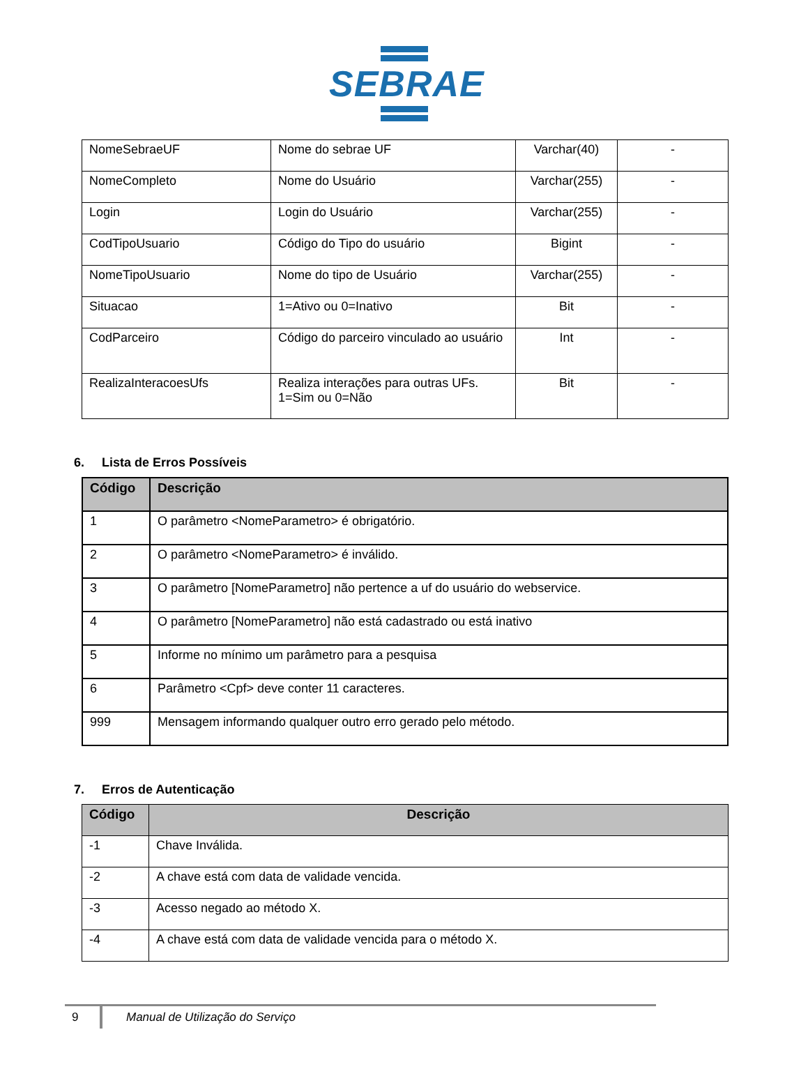SEBRAE
| NomeSebraeUF | Nome do sebrae UF | Varchar(40) | - |
| NomeCompleto | Nome do Usuário | Varchar(255) | - |
| Login | Login do Usuário | Varchar(255) | - |
| CodTipoUsuario | Código do Tipo do usuário | Bigint | - |
| NomeTipoUsuario | Nome do tipo de Usuário | Varchar(255) | - |
| Situacao | 1=Ativo ou 0=Inativo | Bit | - |
| CodParceiro | Código do parceiro vinculado ao usuário | Int | - |
| RealizaInteracoesUfs | Realiza interações para outras UFs. 1=Sim ou 0=Não | Bit | - |
6. Lista de Erros Possíveis
| Código | Descrição |
| --- | --- |
| 1 | O parâmetro <NomeParametro> é obrigatório. |
| 2 | O parâmetro <NomeParametro> é inválido. |
| 3 | O parâmetro [NomeParametro] não pertence a uf do usuário do webservice. |
| 4 | O parâmetro [NomeParametro] não está cadastrado ou está inativo |
| 5 | Informe no mínimo um parâmetro para a pesquisa |
| 6 | Parâmetro <Cpf> deve conter 11 caracteres. |
| 999 | Mensagem informando qualquer outro erro gerado pelo método. |
7. Erros de Autenticação
| Código | Descrição |
| --- | --- |
| -1 | Chave Inválida. |
| -2 | A chave está com data de validade vencida. |
| -3 | Acesso negado ao método X. |
| -4 | A chave está com data de validade vencida para o método X. |
9 Manual de Utilização do Serviço